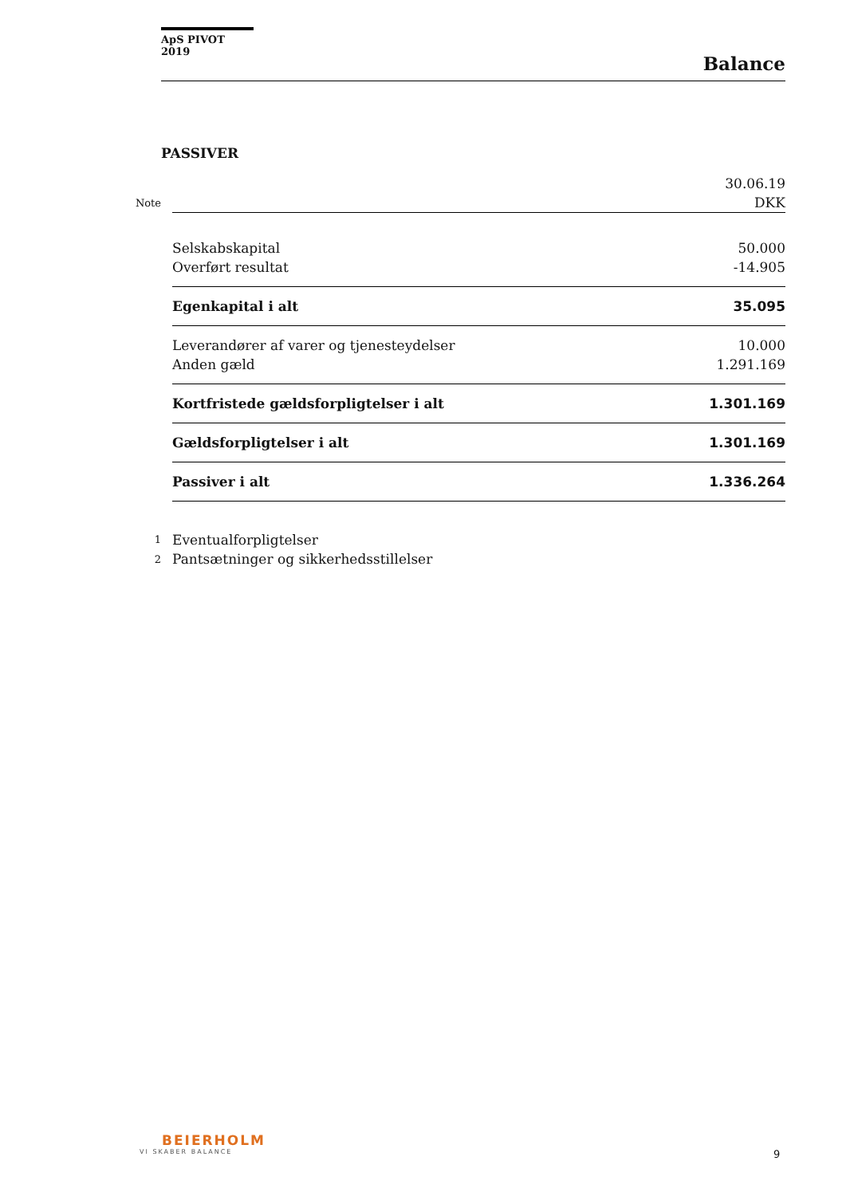ApS PIVOT 2019
Balance
PASSIVER
| | | 30.06.19 |
| Note | | DKK |
| | Selskabskapital | 50.000 |
| | Overført resultat | -14.905 |
| | Egenkapital i alt | 35.095 |
| | Leverandører af varer og tjenesteydelser | 10.000 |
| | Anden gæld | 1.291.169 |
| | Kortfristede gældsforpligtelser i alt | 1.301.169 |
| | Gældsforpligtelser i alt | 1.301.169 |
| | Passiver i alt | 1.336.264 |
| 1 | Eventualforpligtelser | |
| 2 | Pantsætninger og sikkerhedsstillelser | |
BEIERHOLM
VI SKABER BALANCE
9